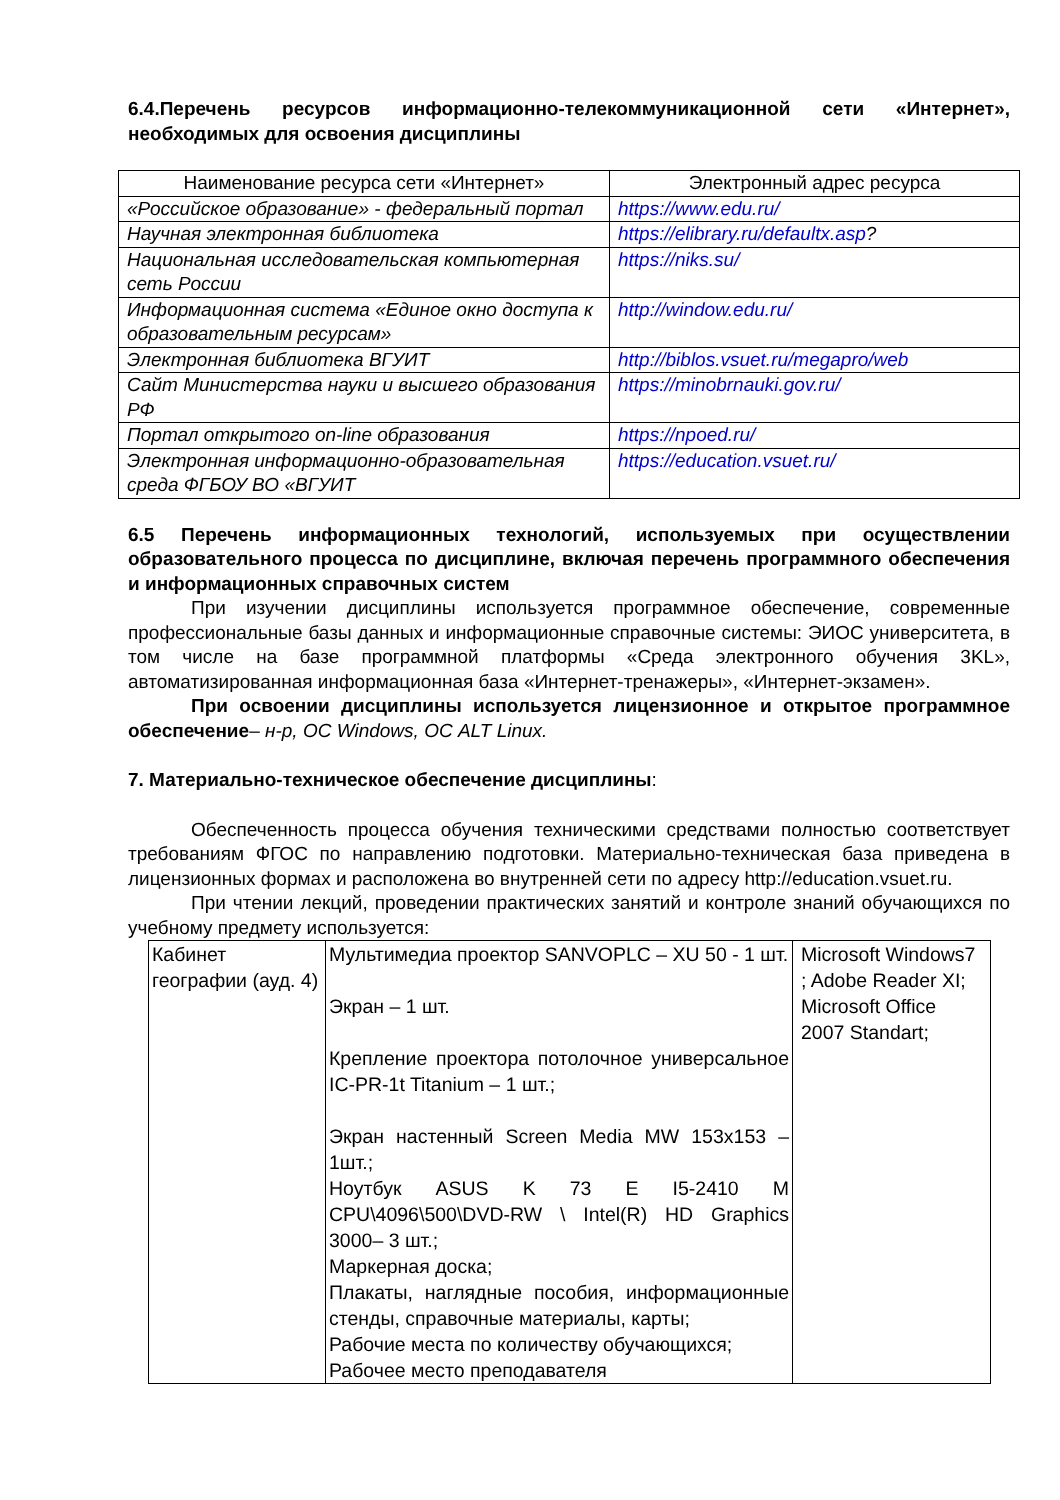6.4.Перечень ресурсов информационно-телекоммуникационной сети «Интернет», необходимых для освоения дисциплины
| Наименование ресурса сети «Интернет» | Электронный адрес ресурса |
| --- | --- |
| «Российское образование» - федеральный портал | https://www.edu.ru/ |
| Научная электронная библиотека | https://elibrary.ru/defaultx.asp ? |
| Национальная исследовательская компьютерная сеть России | https://niks.su/ |
| Информационная система «Единое окно доступа к образовательным ресурсам» | http://window.edu.ru/ |
| Электронная библиотека ВГУИТ | http://biblos.vsuet.ru/megapro/web |
| Сайт Министерства науки и высшего образования РФ | https://minobrnauki.gov.ru/ |
| Портал открытого on-line образования | https://npoed.ru/ |
| Электронная информационно-образовательная среда ФГБОУ ВО «ВГУИТ | https://education.vsuet.ru/ |
6.5 Перечень информационных технологий, используемых при осуществлении образовательного процесса по дисциплине, включая перечень программного обеспечения и информационных справочных систем
При изучении дисциплины используется программное обеспечение, современные профессиональные базы данных и информационные справочные системы: ЭИОС университета, в том числе на базе программной платформы «Среда электронного обучения 3KL», автоматизированная информационная база «Интернет-тренажеры», «Интернет-экзамен».
При освоении дисциплины используется лицензионное и открытое программное обеспечение– н-р, ОС Windows, ОС ALT Linux.
7. Материально-техническое обеспечение дисциплины:
Обеспеченность процесса обучения техническими средствами полностью соответствует требованиям ФГОС по направлению подготовки. Материально-техническая база приведена в лицензионных формах и расположена во внутренней сети по адресу http://education.vsuet.ru.
При чтении лекций, проведении практических занятий и контроле знаний обучающихся по учебному предмету используется:
| Кабинет географии (ауд. 4) | Мультимедиа проектор SANVOPLC – XU 50 - 1 шт. Экран – 1 шт. Крепление проектора потолочное универсальное IC-PR-1t Titanium – 1 шт.; Экран настенный Screen Media MW 153x153 – 1шт.; Ноутбук ASUS K 73 E I5-2410 M CPU\4096\500\DVD-RW \ Intel(R) HD Graphics 3000– 3 шт.; Маркерная доска; Плакаты, наглядные пособия, информационные стенды, справочные материалы, карты; Рабочие места по количеству обучающихся; Рабочее место преподавателя | Microsoft Windows7 ; Adobe Reader XI; Microsoft Office 2007 Standart; |